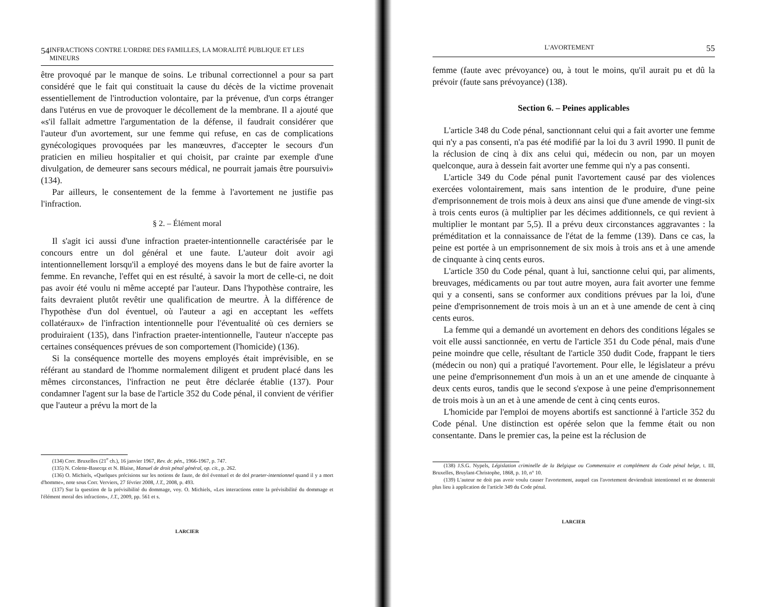54 INFRACTIONS CONTRE L'ORDRE DES FAMILLES, LA MORALITÉ PUBLIQUE ET LES MINEURS
être provoqué par le manque de soins. Le tribunal correctionnel a pour sa part considéré que le fait qui constituait la cause du décès de la victime provenait essentiellement de l'introduction volontaire, par la prévenue, d'un corps étranger dans l'utérus en vue de provoquer le décollement de la membrane. Il a ajouté que «s'il fallait admettre l'argumentation de la défense, il faudrait considérer que l'auteur d'un avortement, sur une femme qui refuse, en cas de complications gynécologiques provoquées par les manœuvres, d'accepter le secours d'un praticien en milieu hospitalier et qui choisit, par crainte par exemple d'une divulgation, de demeurer sans secours médical, ne pourrait jamais être poursuivi» (134).
Par ailleurs, le consentement de la femme à l'avortement ne justifie pas l'infraction.
§ 2. – Élément moral
Il s'agit ici aussi d'une infraction praeter-intentionnelle caractérisée par le concours entre un dol général et une faute. L'auteur doit avoir agi intentionnellement lorsqu'il a employé des moyens dans le but de faire avorter la femme. En revanche, l'effet qui en est résulté, à savoir la mort de celle-ci, ne doit pas avoir été voulu ni même accepté par l'auteur. Dans l'hypothèse contraire, les faits devraient plutôt revêtir une qualification de meurtre. À la différence de l'hypothèse d'un dol éventuel, où l'auteur a agi en acceptant les «effets collatéraux» de l'infraction intentionnelle pour l'éventualité où ces derniers se produiraient (135), dans l'infraction praeter-intentionnelle, l'auteur n'accepte pas certaines conséquences prévues de son comportement (l'homicide) (136).
Si la conséquence mortelle des moyens employés était imprévisible, en se référant au standard de l'homme normalement diligent et prudent placé dans les mêmes circonstances, l'infraction ne peut être déclarée établie (137). Pour condamner l'agent sur la base de l'article 352 du Code pénal, il convient de vérifier que l'auteur a prévu la mort de la
(134) Corr. Bruxelles (21<sup>e</sup> ch.), 16 janvier 1967, Rev. dr. pén., 1966-1967, p. 747.
(135) N. Colette-Basecqz et N. Blaise, Manuel de droit pénal général, op. cit., p. 262.
(136) O. Michiels, «Quelques précisions sur les notions de faute, de dol éventuel et de dol praeter-intentionnel quand il y a mort d'homme», note sous Corr. Verviers, 27 février 2008, J.T., 2008, p. 493.
(137) Sur la question de la prévisibilité du dommage, voy. O. Michiels, «Les interactions entre la prévisibilité du dommage et l'élément moral des infraction», J.T., 2009, pp. 561 et s.
LARCIER
L'AVORTEMENT 55
femme (faute avec prévoyance) ou, à tout le moins, qu'il aurait pu et dû la prévoir (faute sans prévoyance) (138).
Section 6. – Peines applicables
L'article 348 du Code pénal, sanctionnant celui qui a fait avorter une femme qui n'y a pas consenti, n'a pas été modifié par la loi du 3 avril 1990. Il punit de la réclusion de cinq à dix ans celui qui, médecin ou non, par un moyen quelconque, aura à dessein fait avorter une femme qui n'y a pas consenti.
L'article 349 du Code pénal punit l'avortement causé par des violences exercées volontairement, mais sans intention de le produire, d'une peine d'emprisonnement de trois mois à deux ans ainsi que d'une amende de vingt-six à trois cents euros (à multiplier par les décimes additionnels, ce qui revient à multiplier le montant par 5,5). Il a prévu deux circonstances aggravantes : la préméditation et la connaissance de l'état de la femme (139). Dans ce cas, la peine est portée à un emprisonnement de six mois à trois ans et à une amende de cinquante à cinq cents euros.
L'article 350 du Code pénal, quant à lui, sanctionne celui qui, par aliments, breuvages, médicaments ou par tout autre moyen, aura fait avorter une femme qui y a consenti, sans se conformer aux conditions prévues par la loi, d'une peine d'emprisonnement de trois mois à un an et à une amende de cent à cinq cents euros.
La femme qui a demandé un avortement en dehors des conditions légales se voit elle aussi sanctionnée, en vertu de l'article 351 du Code pénal, mais d'une peine moindre que celle, résultant de l'article 350 dudit Code, frappant le tiers (médecin ou non) qui a pratiqué l'avortement. Pour elle, le législateur a prévu une peine d'emprisonnement d'un mois à un an et une amende de cinquante à deux cents euros, tandis que le second s'expose à une peine d'emprisonnement de trois mois à un an et à une amende de cent à cinq cents euros.
L'homicide par l'emploi de moyens abortifs est sanctionné à l'article 352 du Code pénal. Une distinction est opérée selon que la femme était ou non consentante. Dans le premier cas, la peine est la réclusion de
(138) J.S.G. Nypels, Législation criminelle de la Belgique ou Commentaire et complément du Code pénal belge, t. III, Bruxelles, Bruylant-Christophe, 1868, p. 10, n° 10.
(139) L'auteur ne doit pas avoir voulu causer l'avortement, auquel cas l'avortement deviendrait intentionnel et ne donnerait plus lieu à application de l'article 349 du Code pénal.
LARCIER